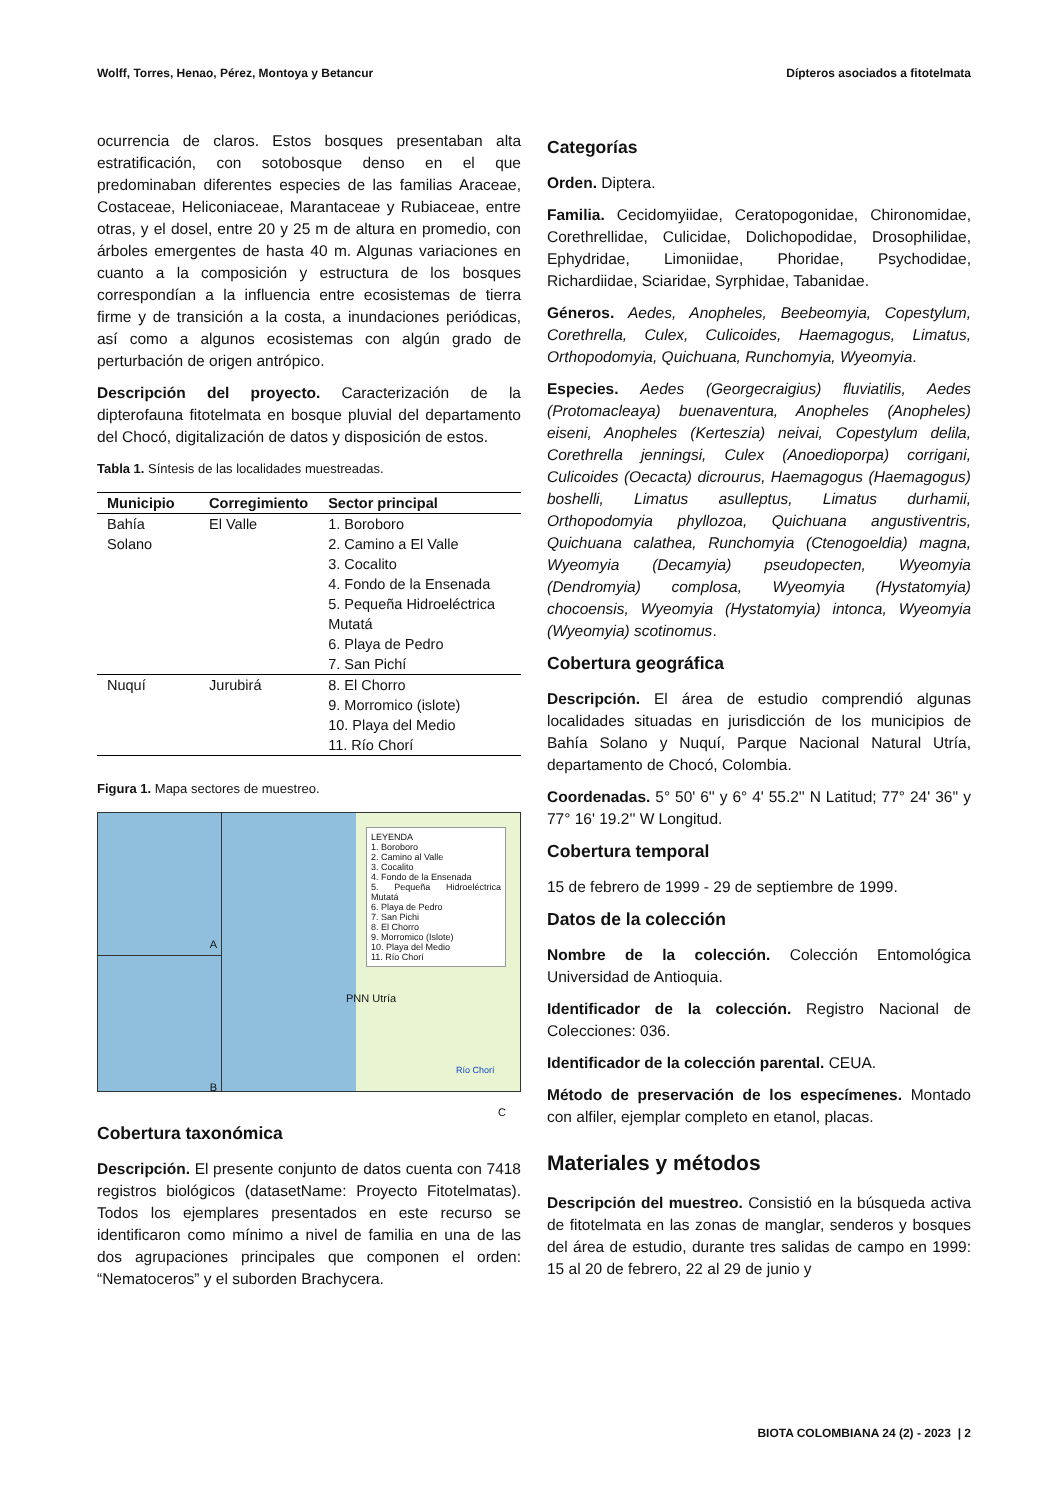Wolff, Torres, Henao, Pérez, Montoya y Betancur Dípteros asociados a fitotelmata
ocurrencia de claros. Estos bosques presentaban alta estratificación, con sotobosque denso en el que predominaban diferentes especies de las familias Araceae, Costaceae, Heliconiaceae, Marantaceae y Rubiaceae, entre otras, y el dosel, entre 20 y 25 m de altura en promedio, con árboles emergentes de hasta 40 m. Algunas variaciones en cuanto a la composición y estructura de los bosques correspondían a la influencia entre ecosistemas de tierra firme y de transición a la costa, a inundaciones periódicas, así como a algunos ecosistemas con algún grado de perturbación de origen antrópico.
Descripción del proyecto. Caracterización de la dipterofauna fitotelmata en bosque pluvial del departamento del Chocó, digitalización de datos y disposición de estos.
Tabla 1. Síntesis de las localidades muestreadas.
| Municipio | Corregimiento | Sector principal |
| --- | --- | --- |
| Bahía Solano | El Valle | 1. Boroboro 2. Camino a El Valle 3. Cocalito 4. Fondo de la Ensenada 5. Pequeña Hidroeléctrica Mutatá 6. Playa de Pedro 7. San Pichí |
| Nuquí | Jurubirá | 8. El Chorro 9. Morromico (islote) 10. Playa del Medio 11. Río Chorí |
Figura 1. Mapa sectores de muestreo.
A
B
LEYENDA
1. Boroboro
2. Camino al Valle
3. Cocalito
4. Fondo de la Ensenada
5. Pequeña Hidroeléctrica Mutatá
6. Playa de Pedro
7. San Pichi
8. El Chorro
9. Morromico (Islote)
10. Playa del Medio
11. Río Chorí
PNN Utría
Río Chorí
C
Cobertura taxonómica
Descripción. El presente conjunto de datos cuenta con 7418 registros biológicos (datasetName: Proyecto Fitotelmatas). Todos los ejemplares presentados en este recurso se identificaron como mínimo a nivel de familia en una de las dos agrupaciones principales que componen el orden: “Nematoceros” y el suborden Brachycera.
Categorías
Orden. Diptera.
Familia. Cecidomyiidae, Ceratopogonidae, Chironomidae, Corethrellidae, Culicidae, Dolichopodidae, Drosophilidae, Ephydridae, Limoniidae, Phoridae, Psychodidae, Richardiidae, Sciaridae, Syrphidae, Tabanidae.
Géneros. Aedes, Anopheles, Beebeomyia, Copestylum, Corethrella, Culex, Culicoides, Haemagogus, Limatus, Orthopodomyia, Quichuana, Runchomyia, Wyeomyia.
Especies. Aedes (Georgecraigius) fluviatilis, Aedes (Protomacleaya) buenaventura, Anopheles (Anopheles) eiseni, Anopheles (Kerteszia) neivai, Copestylum delila, Corethrella jenningsi, Culex (Anoedioporpa) corrigani, Culicoides (Oecacta) dicrourus, Haemagogus (Haemagogus) boshelli, Limatus asulleptus, Limatus durhamii, Orthopodomyia phyllozoa, Quichuana angustiventris, Quichuana calathea, Runchomyia (Ctenogoeldia) magna, Wyeomyia (Decamyia) pseudopecten, Wyeomyia (Dendromyia) complosa, Wyeomyia (Hystatomyia) chocoensis, Wyeomyia (Hystatomyia) intonca, Wyeomyia (Wyeomyia) scotinomus.
Cobertura geográfica
Descripción. El área de estudio comprendió algunas localidades situadas en jurisdicción de los municipios de Bahía Solano y Nuquí, Parque Nacional Natural Utría, departamento de Chocó, Colombia.
Coordenadas. 5° 50' 6'' y 6° 4' 55.2'' N Latitud; 77° 24' 36'' y 77° 16' 19.2'' W Longitud.
Cobertura temporal
15 de febrero de 1999 - 29 de septiembre de 1999.
Datos de la colección
Nombre de la colección. Colección Entomológica Universidad de Antioquia.
Identificador de la colección. Registro Nacional de Colecciones: 036.
Identificador de la colección parental. CEUA.
Método de preservación de los especímenes. Montado con alfiler, ejemplar completo en etanol, placas.
Materiales y métodos
Descripción del muestreo. Consistió en la búsqueda activa de fitotelmata en las zonas de manglar, senderos y bosques del área de estudio, durante tres salidas de campo en 1999: 15 al 20 de febrero, 22 al 29 de junio y
BIOTA COLOMBIANA 24 (2) - 2023 | 2